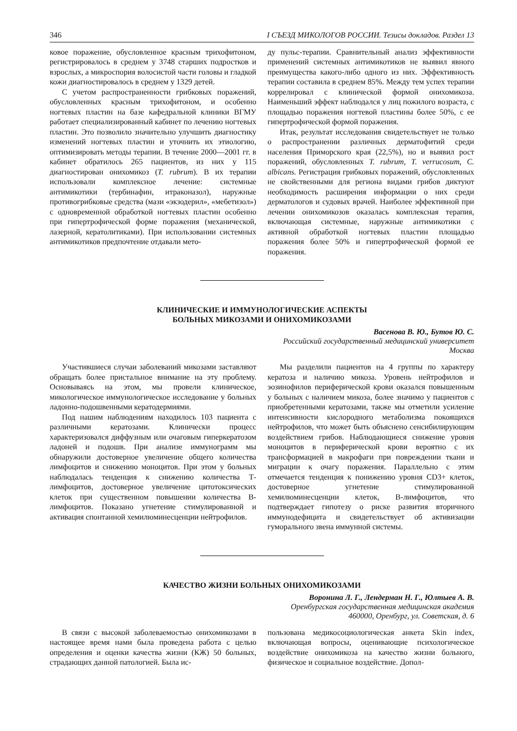346 I СЪЕЗД МИКОЛОГОВ РОССИИ. Тезисы докладов. Раздел 13
ковое поражение, обусловленное красным трихофитоном, регистрировалось в среднем у 3748 старших подростков и взрослых, а микроспория волосистой части головы и гладкой кожи диагностировалось в среднем у 1329 детей.
С учетом распространенности грибковых поражений, обусловленных красным трихофитоном, и особенно ногтевых пластин на базе кафедральной клиники ВГМУ работает специализированный кабинет по лечению ногтевых пластин. Это позволило значительно улучшить диагностику изменений ногтевых пластин и уточнить их этиологию, оптимизировать методы терапии. В течение 2000—2001 гг. в кабинет обратилось 265 пациентов, из них у 115 диагностирован онихомикоз (T. rubrum). В их терапии использовали комплексное лечение: системные антимикотики (тербинафин, итраконазол), наружные противогрибковые средства (мази «экзодерил», «мебетизол») с одновременной обработкой ногтевых пластин особенно при гипертрофической форме поражения (механической, лазерной, кератолитиками). При использовании системных антимикотиков предпочтение отдавали мето-
ду пульс-терапии. Сравнительный анализ эффективности применений системных антимикотиков не выявил явного преимущества какого-либо одного из них. Эффективность терапии составила в среднем 85%. Между тем успех терапии коррелировал с клинической формой онихомикоза. Наименьший эффект наблюдался у лиц пожилого возраста, с площадью поражения ногтевой пластины более 50%, с ее гипертрофической формой поражения.
Итак, результат исследования свидетельствует не только о распространении различных дерматофитий среди населения Приморского края (22,5%), но и выявил рост поражений, обусловленных T. rubrum, T. verrucosum, C. albicans. Регистрация грибковых поражений, обусловленных не свойственными для региона видами грибов диктуют необходимость расширения информации о них среди дерматологов и судовых врачей. Наиболее эффективной при лечении онихомикозов оказалась комплексная терапия, включающая системные, наружные антимикотики с активной обработкой ногтевых пластин площадью поражения более 50% и гипертрофической формой ее поражения.
КЛИНИЧЕСКИЕ И ИММУНОЛОГИЧЕСКИЕ АСПЕКТЫ
БОЛЬНЫХ МИКОЗАМИ И ОНИХОМИКОЗАМИ
Васенова В. Ю., Бутов Ю. С.
Российский государственный медицинский университет
Москва
Участившиеся случаи заболеваний микозами заставляют обращать более пристальное внимание на эту проблему. Основываясь на этом, мы провели клиническое, микологическое иммунологическое исследование у больных ладонно-подошвенными кератодермиями.
Под нашим наблюдениям находилось 103 пациента с различными кератозами. Клинически процесс характеризовался диффузным или очаговым гиперкератозом ладоней и подошв. При анализе иммунограмм мы обнаружили достоверное увеличение общего количества лимфоцитов и снижению моноцитов. При этом у больных наблюдалась тенденция к снижению количества Т-лимфоцитов, достоверное увеличение цитотоксических клеток при существенном повышении количества В-лимфоцитов. Показано угнетение стимулированной и активация спонтанной хемилюминесценции нейтрофилов.
Мы разделили пациентов на 4 группы по характеру кератоза и наличию микоза. Уровень нейтрофилов и эозинофилов периферической крови оказался повышенным у больных с наличием микоза, более значимо у пациентов с приобретенными кератозами, также мы отметили усиление интенсивности кислородного метаболизма покоящихся нейтрофилов, что может быть объяснено сенсибилирующим воздействием грибов. Наблюдающиеся снижение уровня моноцитов в периферической крови вероятно с их трансформацией в макрофаги при повреждении ткани и миграции к очагу поражения. Параллельно с этим отмечается тенденция к понижению уровня CD3+ клеток, достоверное угнетение стимулированной хемилюминесценции клеток, В-лимфоцитов, что подтверждает гипотезу о риске развития вторичного иммунодефицита и свидетельствует об активизации гуморального звена иммунной системы.
КАЧЕСТВО ЖИЗНИ БОЛЬНЫХ ОНИХОМИКОЗАМИ
Воронина Л. Г., Лендерман Н. Г., Юлтыев А. В.
Оренбургская государственная медицинская академия
460000, Оренбург, ул. Советская, д. 6
В связи с высокой заболеваемостью онихомикозами в настоящее время нами была проведена работа с целью определения и оценки качества жизни (КЖ) 50 больных, страдающих данной патологией. Была ис-
пользована медикосоциологическая анкета Skin index, включающая вопросы, оценивающие психологическое воздействие онихомикоза на качество жизни больного, физическое и социальное воздействие. Допол-